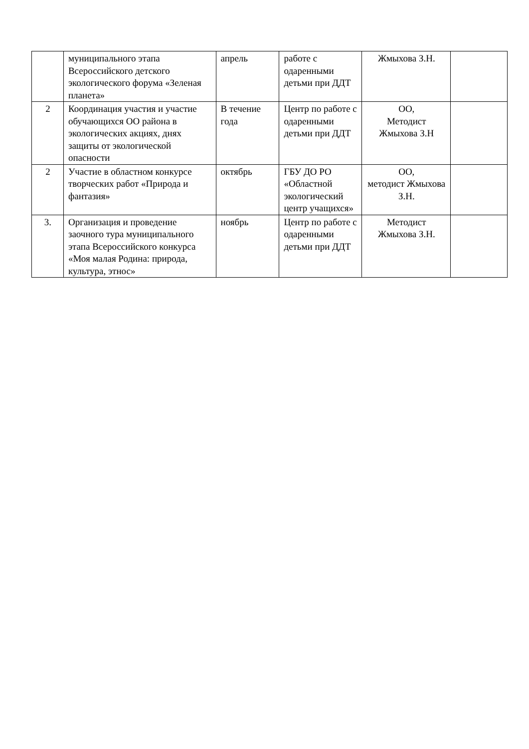| | муниципального этапа Всероссийского детского экологического форума «Зеленая планета» | апрель | работе с одаренными детьми при ДДТ | Жмыхова З.Н. | |
| 2 | Координация участия и участие обучающихся ОО района в экологических акциях, днях защиты от экологической опасности | В течение года | Центр по работе с одаренными детьми при ДДТ | ОО, Методист Жмыхова З.Н | |
| 2 | Участие в областном конкурсе творческих работ «Природа и фантазия» | октябрь | ГБУ ДО РО «Областной экологический центр учащихся» | ОО, методист Жмыхова З.Н. | |
| 3. | Организация и проведение заочного тура муниципального этапа Всероссийского конкурса «Моя малая Родина: природа, культура, этнос» | ноябрь | Центр по работе с одаренными детьми при ДДТ | Методист Жмыхова З.Н. | |